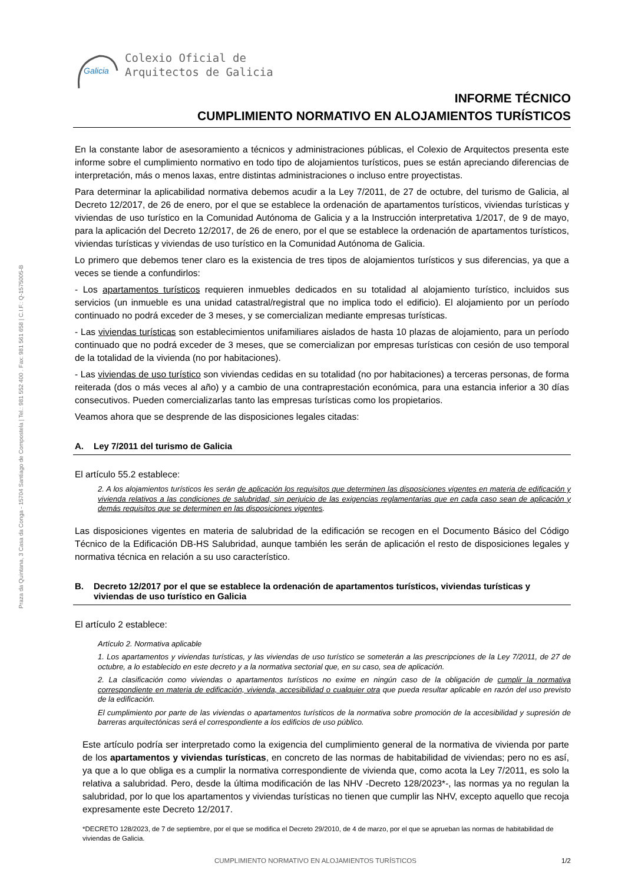Praza da Quintana, 3 Casa da Conga - 15704 Santiago de Compostela | Tel.: 981 552 400 . Fax: 981 561 658 | C.I.F.: Q-1575005-B
Galicia
Colexio Oficial de
Arquitectos de Galicia
INFORME TÉCNICO
CUMPLIMIENTO NORMATIVO EN ALOJAMIENTOS TURÍSTICOS
En la constante labor de asesoramiento a técnicos y administraciones públicas, el Colexio de Arquitectos presenta este informe sobre el cumplimiento normativo en todo tipo de alojamientos turísticos, pues se están apreciando diferencias de interpretación, más o menos laxas, entre distintas administraciones o incluso entre proyectistas.
Para determinar la aplicabilidad normativa debemos acudir a la Ley 7/2011, de 27 de octubre, del turismo de Galicia, al Decreto 12/2017, de 26 de enero, por el que se establece la ordenación de apartamentos turísticos, viviendas turísticas y viviendas de uso turístico en la Comunidad Autónoma de Galicia y a la Instrucción interpretativa 1/2017, de 9 de mayo, para la aplicación del Decreto 12/2017, de 26 de enero, por el que se establece la ordenación de apartamentos turísticos, viviendas turísticas y viviendas de uso turístico en la Comunidad Autónoma de Galicia.
Lo primero que debemos tener claro es la existencia de tres tipos de alojamientos turísticos y sus diferencias, ya que a veces se tiende a confundirlos:
- Los apartamentos turísticos requieren inmuebles dedicados en su totalidad al alojamiento turístico, incluidos sus servicios (un inmueble es una unidad catastral/registral que no implica todo el edificio). El alojamiento por un período continuado no podrá exceder de 3 meses, y se comercializan mediante empresas turísticas.
- Las viviendas turísticas son establecimientos unifamiliares aislados de hasta 10 plazas de alojamiento, para un período continuado que no podrá exceder de 3 meses, que se comercializan por empresas turísticas con cesión de uso temporal de la totalidad de la vivienda (no por habitaciones).
- Las viviendas de uso turístico son viviendas cedidas en su totalidad (no por habitaciones) a terceras personas, de forma reiterada (dos o más veces al año) y a cambio de una contraprestación económica, para una estancia inferior a 30 días consecutivos. Pueden comercializarlas tanto las empresas turísticas como los propietarios.
Veamos ahora que se desprende de las disposiciones legales citadas:
A. Ley 7/2011 del turismo de Galicia
El artículo 55.2 establece:
2. A los alojamientos turísticos les serán de aplicación los requisitos que determinen las disposiciones vigentes en materia de edificación y vivienda relativos a las condiciones de salubridad, sin perjuicio de las exigencias reglamentarias que en cada caso sean de aplicación y demás requisitos que se determinen en las disposiciones vigentes.
Las disposiciones vigentes en materia de salubridad de la edificación se recogen en el Documento Básico del Código Técnico de la Edificación DB-HS Salubridad, aunque también les serán de aplicación el resto de disposiciones legales y normativa técnica en relación a su uso característico.
B. Decreto 12/2017 por el que se establece la ordenación de apartamentos turísticos, viviendas turísticas y viviendas de uso turístico en Galicia
El artículo 2 establece:
Artículo 2. Normativa aplicable
1. Los apartamentos y viviendas turísticas, y las viviendas de uso turístico se someterán a las prescripciones de la Ley 7/2011, de 27 de octubre, a lo establecido en este decreto y a la normativa sectorial que, en su caso, sea de aplicación.
2. La clasificación como viviendas o apartamentos turísticos no exime en ningún caso de la obligación de cumplir la normativa correspondiente en materia de edificación, vivienda, accesibilidad o cualquier otra que pueda resultar aplicable en razón del uso previsto de la edificación.
El cumplimiento por parte de las viviendas o apartamentos turísticos de la normativa sobre promoción de la accesibilidad y supresión de barreras arquitectónicas será el correspondiente a los edificios de uso público.
Este artículo podría ser interpretado como la exigencia del cumplimiento general de la normativa de vivienda por parte de los apartamentos y viviendas turísticas, en concreto de las normas de habitabilidad de viviendas; pero no es así, ya que a lo que obliga es a cumplir la normativa correspondiente de vivienda que, como acota la Ley 7/2011, es solo la relativa a salubridad. Pero, desde la última modificación de las NHV -Decreto 128/2023*-, las normas ya no regulan la salubridad, por lo que los apartamentos y viviendas turísticas no tienen que cumplir las NHV, excepto aquello que recoja expresamente este Decreto 12/2017.
*DECRETO 128/2023, de 7 de septiembre, por el que se modifica el Decreto 29/2010, de 4 de marzo, por el que se aprueban las normas de habitabilidad de viviendas de Galicia.
CUMPLIMIENTO NORMATIVO EN ALOJAMIENTOS TURÍSTICOS 1/2